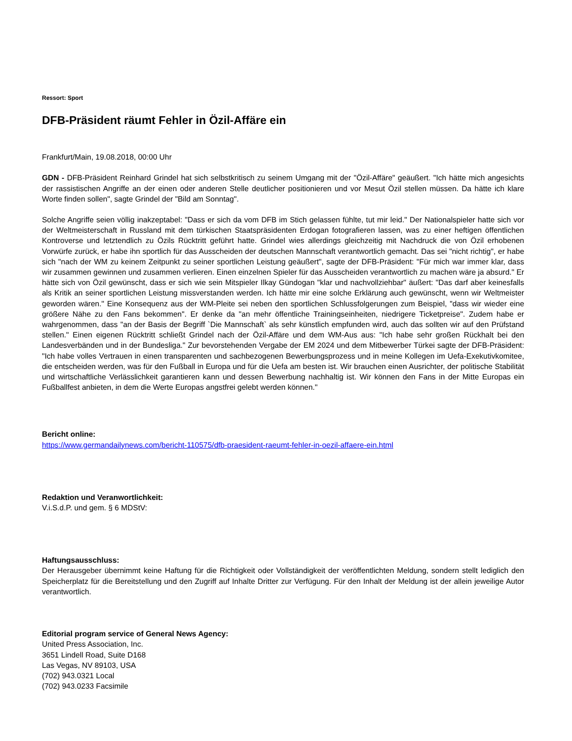Ressort: Sport
DFB-Präsident räumt Fehler in Özil-Affäre ein
Frankfurt/Main, 19.08.2018, 00:00 Uhr
GDN - DFB-Präsident Reinhard Grindel hat sich selbstkritisch zu seinem Umgang mit der "Özil-Affäre" geäußert. "Ich hätte mich angesichts der rassistischen Angriffe an der einen oder anderen Stelle deutlicher positionieren und vor Mesut Özil stellen müssen. Da hätte ich klare Worte finden sollen", sagte Grindel der "Bild am Sonntag".
Solche Angriffe seien völlig inakzeptabel: "Dass er sich da vom DFB im Stich gelassen fühlte, tut mir leid." Der Nationalspieler hatte sich vor der Weltmeisterschaft in Russland mit dem türkischen Staatspräsidenten Erdogan fotografieren lassen, was zu einer heftigen öffentlichen Kontroverse und letztendlich zu Özils Rücktritt geführt hatte. Grindel wies allerdings gleichzeitig mit Nachdruck die von Özil erhobenen Vorwürfe zurück, er habe ihn sportlich für das Ausscheiden der deutschen Mannschaft verantwortlich gemacht. Das sei "nicht richtig", er habe sich "nach der WM zu keinem Zeitpunkt zu seiner sportlichen Leistung geäußert", sagte der DFB-Präsident: "Für mich war immer klar, dass wir zusammen gewinnen und zusammen verlieren. Einen einzelnen Spieler für das Ausscheiden verantwortlich zu machen wäre ja absurd." Er hätte sich von Özil gewünscht, dass er sich wie sein Mitspieler Ilkay Gündogan "klar und nachvollziehbar" äußert: "Das darf aber keinesfalls als Kritik an seiner sportlichen Leistung missverstanden werden. Ich hätte mir eine solche Erklärung auch gewünscht, wenn wir Weltmeister geworden wären." Eine Konsequenz aus der WM-Pleite sei neben den sportlichen Schlussfolgerungen zum Beispiel, "dass wir wieder eine größere Nähe zu den Fans bekommen". Er denke da "an mehr öffentliche Trainingseinheiten, niedrigere Ticketpreise". Zudem habe er wahrgenommen, dass "an der Basis der Begriff `Die Mannschaft` als sehr künstlich empfunden wird, auch das sollten wir auf den Prüfstand stellen." Einen eigenen Rücktritt schließt Grindel nach der Özil-Affäre und dem WM-Aus aus: "Ich habe sehr großen Rückhalt bei den Landesverbänden und in der Bundesliga." Zur bevorstehenden Vergabe der EM 2024 und dem Mitbewerber Türkei sagte der DFB-Präsident: "Ich habe volles Vertrauen in einen transparenten und sachbezogenen Bewerbungsprozess und in meine Kollegen im Uefa-Exekutivkomitee, die entscheiden werden, was für den Fußball in Europa und für die Uefa am besten ist. Wir brauchen einen Ausrichter, der politische Stabilität und wirtschaftliche Verlässlichkeit garantieren kann und dessen Bewerbung nachhaltig ist. Wir können den Fans in der Mitte Europas ein Fußballfest anbieten, in dem die Werte Europas angstfrei gelebt werden können."
Bericht online:
https://www.germandailynews.com/bericht-110575/dfb-praesident-raeumt-fehler-in-oezil-affaere-ein.html
Redaktion und Veranwortlichkeit:
V.i.S.d.P. und gem. § 6 MDStV:
Haftungsausschluss:
Der Herausgeber übernimmt keine Haftung für die Richtigkeit oder Vollständigkeit der veröffentlichten Meldung, sondern stellt lediglich den Speicherplatz für die Bereitstellung und den Zugriff auf Inhalte Dritter zur Verfügung. Für den Inhalt der Meldung ist der allein jeweilige Autor verantwortlich.
Editorial program service of General News Agency:
United Press Association, Inc.
3651 Lindell Road, Suite D168
Las Vegas, NV 89103, USA
(702) 943.0321 Local
(702) 943.0233 Facsimile